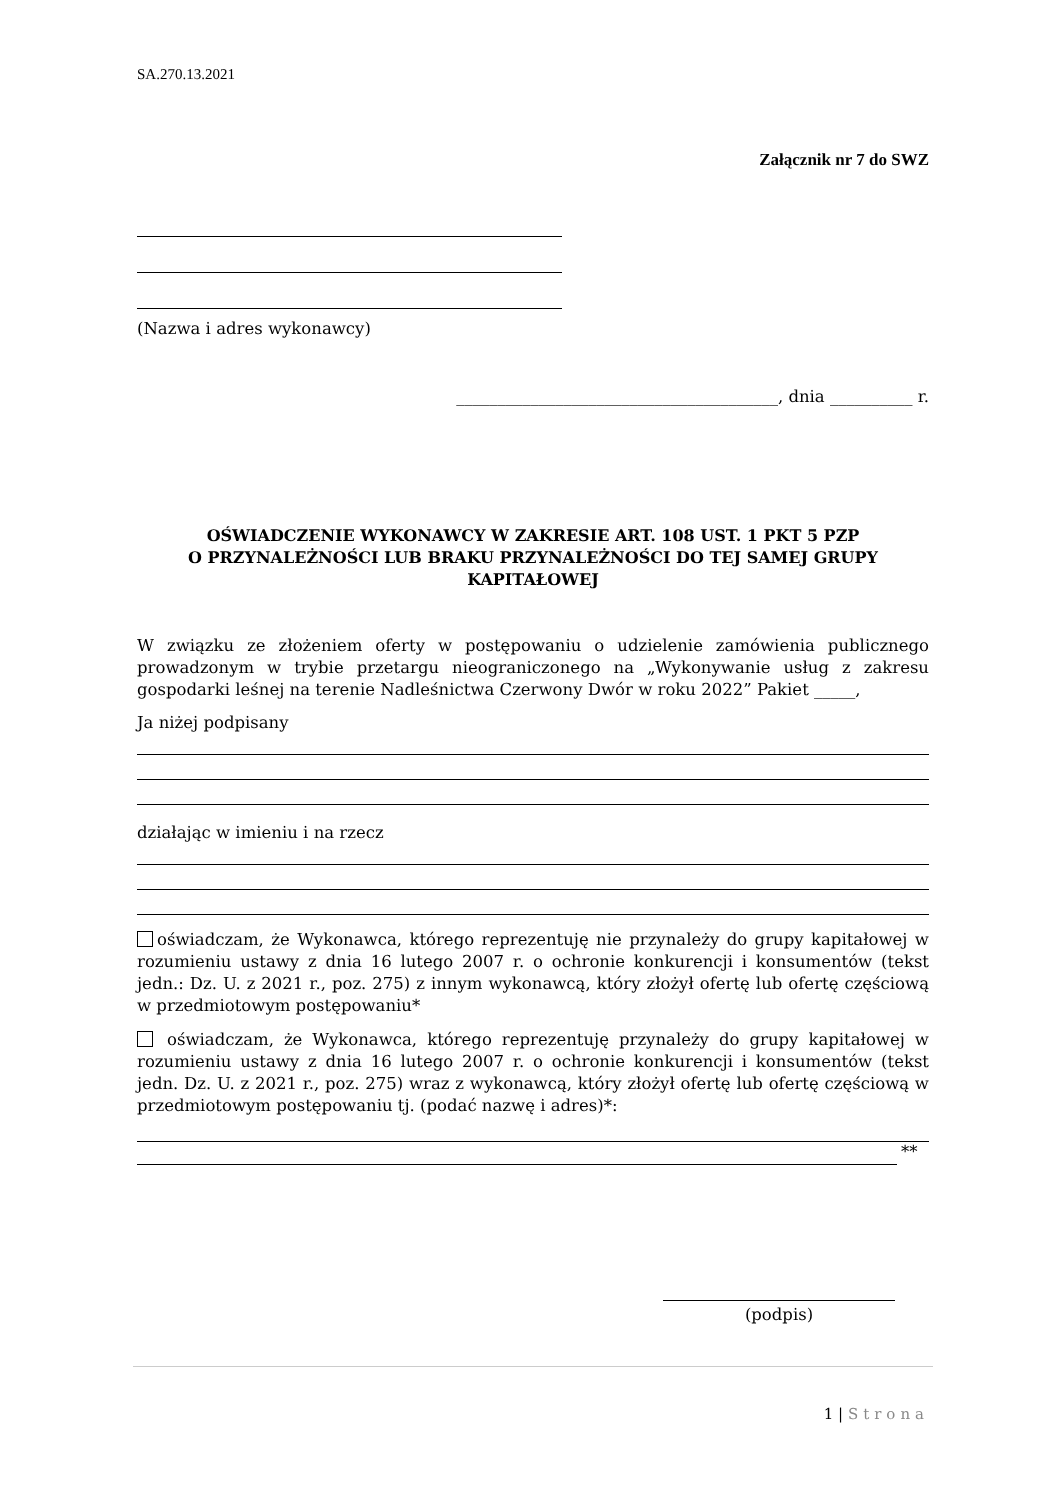SA.270.13.2021
Załącznik nr 7 do SWZ
(Nazwa i adres wykonawcy)
_______________________________________, dnia __________ r.
OŚWIADCZENIE WYKONAWCY W ZAKRESIE ART. 108 UST. 1 PKT 5 PZP
O PRZYNALEŻNOŚCI LUB BRAKU PRZYNALEŻNOŚCI DO TEJ SAMEJ GRUPY
KAPITAŁOWEJ
W związku ze złożeniem oferty w postępowaniu o udzielenie zamówienia publicznego prowadzonym w trybie przetargu nieograniczonego na „Wykonywanie usług z zakresu gospodarki leśnej na terenie Nadleśnictwa Czerwony Dwór w roku 2022” Pakiet _____,
Ja niżej podpisany
działając w imieniu i na rzecz
oświadczam, że Wykonawca, którego reprezentuję nie przynależy do grupy kapitałowej w rozumieniu ustawy z dnia 16 lutego 2007 r. o ochronie konkurencji i konsumentów (tekst jedn.: Dz. U. z 2021 r., poz. 275) z innym wykonawcą, który złożył ofertę lub ofertę częściową w przedmiotowym postępowaniu*
oświadczam, że Wykonawca, którego reprezentuję przynależy do grupy kapitałowej w rozumieniu ustawy z dnia 16 lutego 2007 r. o ochronie konkurencji i konsumentów (tekst jedn. Dz. U. z 2021 r., poz. 275) wraz z wykonawcą, który złożył ofertę lub ofertę częściową w przedmiotowym postępowaniu tj. (podać nazwę i adres)*:
**
(podpis)
1 | Strona